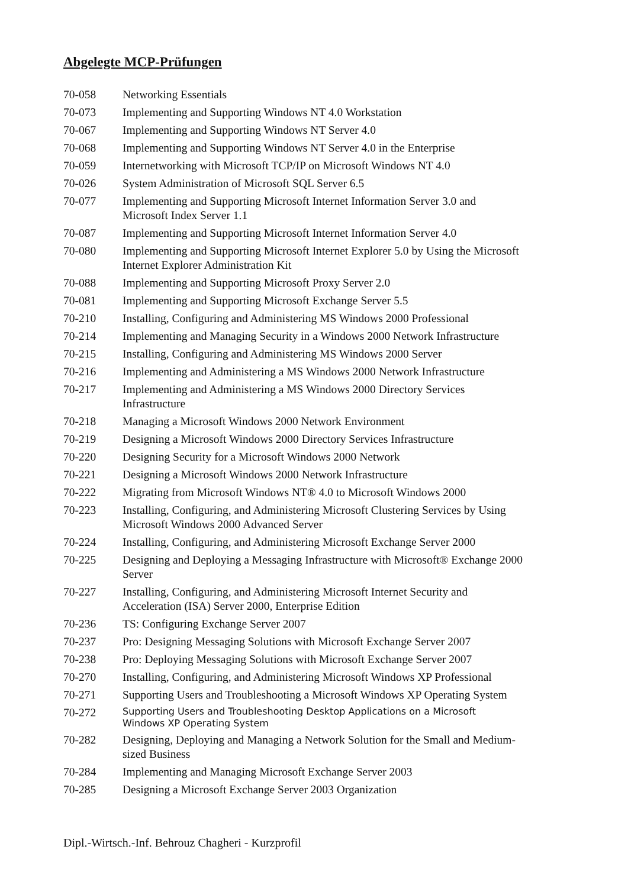Abgelegte MCP-Prüfungen
| 70-058 | Networking Essentials |
| 70-073 | Implementing and Supporting Windows NT 4.0 Workstation |
| 70-067 | Implementing and Supporting Windows NT Server 4.0 |
| 70-068 | Implementing and Supporting Windows NT Server 4.0 in the Enterprise |
| 70-059 | Internetworking with Microsoft TCP/IP on Microsoft Windows NT 4.0 |
| 70-026 | System Administration of Microsoft SQL Server 6.5 |
| 70-077 | Implementing and Supporting Microsoft Internet Information Server 3.0 and Microsoft Index Server 1.1 |
| 70-087 | Implementing and Supporting Microsoft Internet Information Server 4.0 |
| 70-080 | Implementing and Supporting Microsoft Internet Explorer 5.0 by Using the Microsoft Internet Explorer Administration Kit |
| 70-088 | Implementing and Supporting Microsoft Proxy Server 2.0 |
| 70-081 | Implementing and Supporting Microsoft Exchange Server 5.5 |
| 70-210 | Installing, Configuring and Administering MS Windows 2000 Professional |
| 70-214 | Implementing and Managing Security in a Windows 2000 Network Infrastructure |
| 70-215 | Installing, Configuring and Administering MS Windows 2000 Server |
| 70-216 | Implementing and Administering a MS Windows 2000 Network Infrastructure |
| 70-217 | Implementing and Administering a MS Windows 2000 Directory Services Infrastructure |
| 70-218 | Managing a Microsoft Windows 2000 Network Environment |
| 70-219 | Designing a Microsoft Windows 2000 Directory Services Infrastructure |
| 70-220 | Designing Security for a Microsoft Windows 2000 Network |
| 70-221 | Designing a Microsoft Windows 2000 Network Infrastructure |
| 70-222 | Migrating from Microsoft Windows NT® 4.0 to Microsoft Windows 2000 |
| 70-223 | Installing, Configuring, and Administering Microsoft Clustering Services by Using Microsoft Windows 2000 Advanced Server |
| 70-224 | Installing, Configuring, and Administering Microsoft Exchange Server 2000 |
| 70-225 | Designing and Deploying a Messaging Infrastructure with Microsoft® Exchange 2000 Server |
| 70-227 | Installing, Configuring, and Administering Microsoft Internet Security and Acceleration (ISA) Server 2000, Enterprise Edition |
| 70-236 | TS: Configuring Exchange Server 2007 |
| 70-237 | Pro: Designing Messaging Solutions with Microsoft Exchange Server 2007 |
| 70-238 | Pro: Deploying Messaging Solutions with Microsoft Exchange Server 2007 |
| 70-270 | Installing, Configuring, and Administering Microsoft Windows XP Professional |
| 70-271 | Supporting Users and Troubleshooting a Microsoft Windows XP Operating System |
| 70-272 | Supporting Users and Troubleshooting Desktop Applications on a Microsoft Windows XP Operating System |
| 70-282 | Designing, Deploying and Managing a Network Solution for the Small and Medium- sized Business |
| 70-284 | Implementing and Managing Microsoft Exchange Server 2003 |
| 70-285 | Designing a Microsoft Exchange Server 2003 Organization |
Dipl.-Wirtsch.-Inf. Behrouz Chagheri - Kurzprofil